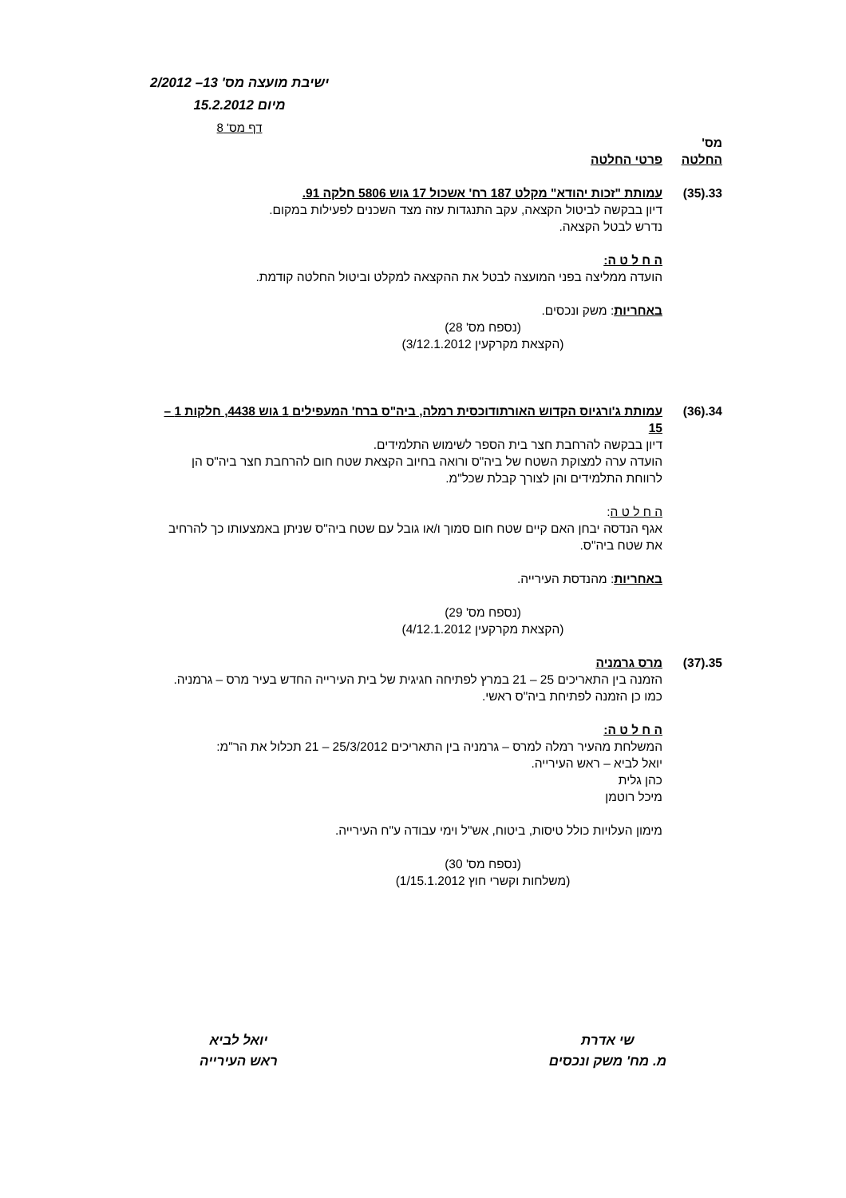ישיבת מועצה מס' 13– 2/2012
מיום 15.2.2012
דף מס' 8
מס'
החלטה
פרטי החלטה
33.(35) עמותת "זכות יהודא" מקלט 187 רח' אשכול 17 גוש 5806 חלקה 91.
דיון בבקשה לביטול הקצאה, עקב התנגדות עזה מצד השכנים לפעילות במקום.
נדרש לבטל הקצאה.
ה ח ל ט ה:
הועדה ממליצה בפני המועצה לבטל את ההקצאה למקלט וביטול החלטה קודמת.
באחריות: משק ונכסים.
(נספח מס' 28)
(הקצאת מקרקעין 3/12.1.2012)
34.(36) עמותת ג'ורגיוס הקדוש האורתודוכסית רמלה, ביה"ס ברח' המעפילים 1 גוש 4438, חלקות 1 – 15
דיון בבקשה להרחבת חצר בית הספר לשימוש התלמידים.
הועדה ערה למצוקת השטח של ביה"ס ורואה בחיוב הקצאת שטח חום להרחבת חצר ביה"ס הן לרווחת התלמידים והן לצורך קבלת שכל"מ.
ה ח ל ט ה:
אגף הנדסה יבחן האם קיים שטח חום סמוך ו/או גובל עם שטח ביה"ס שניתן באמצעותו כך להרחיב את שטח ביה"ס.
באחריות: מהנדסת העירייה.
(נספח מס' 29)
(הקצאת מקרקעין 4/12.1.2012)
35.(37) מרס גרמניה
הזמנה בין התאריכים 25 – 21 במרץ לפתיחה חגיגית של בית העירייה החדש בעיר מרס – גרמניה.
כמו כן הזמנה לפתיחת ביה"ס ראשי.
ה ח ל ט ה:
המשלחת מהעיר רמלה למרס – גרמניה בין התאריכים 25/3/2012 – 21 תכלול את הר"מ:
יואל לביא – ראש העירייה.
כהן גלית
מיכל רוטמן
מימון העלויות כולל טיסות, ביטוח, אש"ל וימי עבודה ע"ח העירייה.
(נספח מס' 30)
(משלחות וקשרי חוץ 1/15.1.2012)
שי אדרת
מ. מח' משק ונכסים
יואל לביא
ראש העירייה